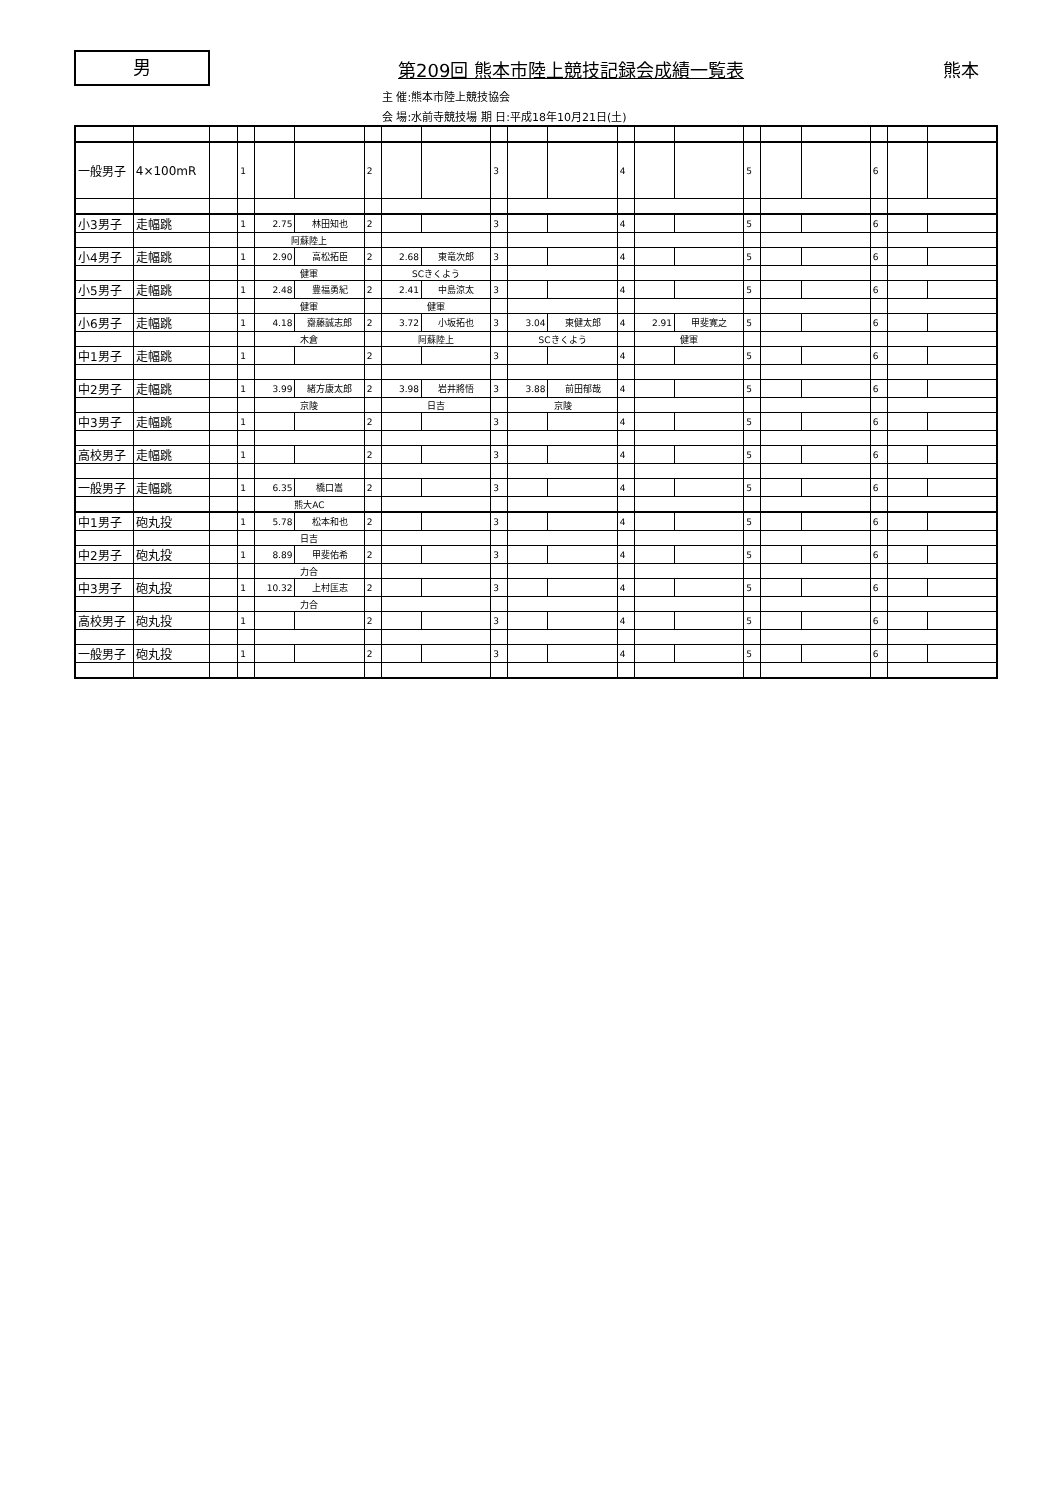男
第209回 熊本市陸上競技記録会成績一覧表
熊本
主 催:熊本市陸上競技協会
会 場:水前寺競技場 期 日:平成18年10月21日(土)
| 一般男子 | 4×100mR | | 1 | | | 2 | | | 3 | | | 4 | | | 5 | | | 6 | | |
| 小3男子 | 走幅跳 | | 1 | 2.75 | 林田知也 | 2 | | | 3 | | | 4 | | | 5 | | | 6 | | |
| | | | | 阿蘇陸上 | | | | | | | | | | | | | | | | |
| 小4男子 | 走幅跳 | | 1 | 2.90 | 高松拓臣 | 2 | 2.68 | 東竜次郎 | 3 | | | 4 | | | 5 | | | 6 | | |
| | | | | 健軍 | | | SCきくよう | | | | | | | | | | | | | |
| 小5男子 | 走幅跳 | | 1 | 2.48 | 豊福勇紀 | 2 | 2.41 | 中島涼太 | 3 | | | 4 | | | 5 | | | 6 | | |
| | | | | 健軍 | | | 健軍 | | | | | | | | | | | | | |
| 小6男子 | 走幅跳 | | 1 | 4.18 | 齋藤誠志郎 | 2 | 3.72 | 小坂拓也 | 3 | 3.04 | 東健太郎 | 4 | 2.91 | 甲斐寛之 | 5 | | | 6 | | |
| | | | | 木倉 | | | 阿蘇陸上 | | | SCきくよう | | | 健軍 | | | | | | | |
| 中1男子 | 走幅跳 | | 1 | | | 2 | | | 3 | | | 4 | | | 5 | | | 6 | | |
| 中2男子 | 走幅跳 | | 1 | 3.99 | 緒方康太郎 | 2 | 3.98 | 岩井將悟 | 3 | 3.88 | 前田郁哉 | 4 | | | 5 | | | 6 | | |
| | | | | 京陵 | | | 日吉 | | | 京陵 | | | | | | | | | | |
| 中3男子 | 走幅跳 | | 1 | | | 2 | | | 3 | | | 4 | | | 5 | | | 6 | | |
| 高校男子 | 走幅跳 | | 1 | | | 2 | | | 3 | | | 4 | | | 5 | | | 6 | | |
| 一般男子 | 走幅跳 | | 1 | 6.35 | 橋口嵩 | 2 | | | 3 | | | 4 | | | 5 | | | 6 | | |
| | | | | 熊大AC | | | | | | | | | | | | | | | | |
| 中1男子 | 砲丸投 | | 1 | 5.78 | 松本和也 | 2 | | | 3 | | | 4 | | | 5 | | | 6 | | |
| | | | | 日吉 | | | | | | | | | | | | | | | | |
| 中2男子 | 砲丸投 | | 1 | 8.89 | 甲斐佑希 | 2 | | | 3 | | | 4 | | | 5 | | | 6 | | |
| | | | | 力合 | | | | | | | | | | | | | | | | |
| 中3男子 | 砲丸投 | | 1 | 10.32 | 上村匡志 | 2 | | | 3 | | | 4 | | | 5 | | | 6 | | |
| | | | | 力合 | | | | | | | | | | | | | | | | |
| 高校男子 | 砲丸投 | | 1 | | | 2 | | | 3 | | | 4 | | | 5 | | | 6 | | |
| 一般男子 | 砲丸投 | | 1 | | | 2 | | | 3 | | | 4 | | | 5 | | | 6 | | |